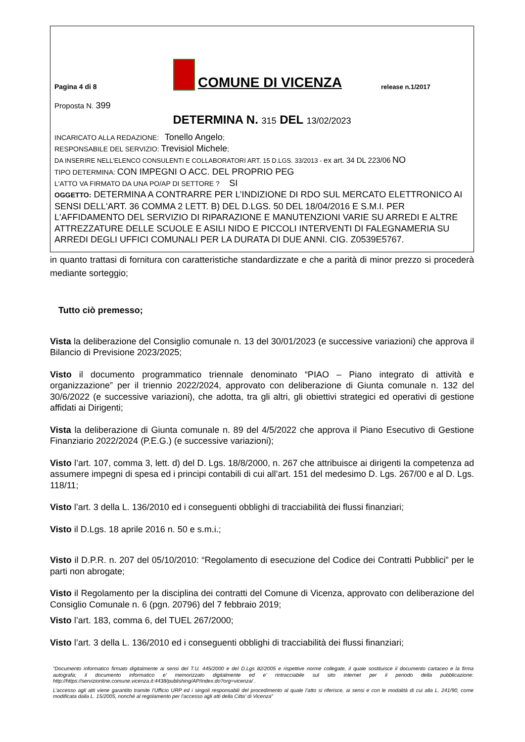Pagina 4 di 8
COMUNE DI VICENZA
release n.1/2017
Proposta N. 399
DETERMINA N. 315 DEL 13/02/2023
INCARICATO ALLA REDAZIONE: Tonello Angelo;
RESPONSABILE DEL SERVIZIO: Trevisiol Michele;
DA INSERIRE NELL’ELENCO CONSULENTI E COLLABORATORI ART. 15 D.LGS. 33/2013 - ex art. 34 DL 223/06 NO
TIPO DETERMINA: CON IMPEGNI O ACC. DEL PROPRIO PEG
L'ATTO VA FIRMATO DA UNA PO/AP DI SETTORE ? SI
OGGETTO: DETERMINA A CONTRARRE PER L’INDIZIONE DI RDO SUL MERCATO ELETTRONICO AI SENSI DELL'ART. 36 COMMA 2 LETT. B) DEL D.LGS. 50 DEL 18/04/2016 E S.M.I. PER L'AFFIDAMENTO DEL SERVIZIO DI RIPARAZIONE E MANUTENZIONI VARIE SU ARREDI E ALTRE ATTREZZATURE DELLE SCUOLE E ASILI NIDO E PICCOLI INTERVENTI DI FALEGNAMERIA SU ARREDI DEGLI UFFICI COMUNALI PER LA DURATA DI DUE ANNI. CIG. Z0539E5767.
in quanto trattasi di fornitura con caratteristiche standardizzate e che a parità di minor prezzo si procederà mediante sorteggio;
Tutto ciò premesso;
Vista la deliberazione del Consiglio comunale n. 13 del 30/01/2023 (e successive variazioni) che approva il Bilancio di Previsione 2023/2025;
Visto il documento programmatico triennale denominato “PIAO – Piano integrato di attività e organizzazione” per il triennio 2022/2024, approvato con deliberazione di Giunta comunale n. 132 del 30/6/2022 (e successive variazioni), che adotta, tra gli altri, gli obiettivi strategici ed operativi di gestione affidati ai Dirigenti;
Vista la deliberazione di Giunta comunale n. 89 del 4/5/2022 che approva il Piano Esecutivo di Gestione Finanziario 2022/2024 (P.E.G.) (e successive variazioni);
Visto l’art. 107, comma 3, lett. d) del D. Lgs. 18/8/2000, n. 267 che attribuisce ai dirigenti la competenza ad assumere impegni di spesa ed i principi contabili di cui all’art. 151 del medesimo D. Lgs. 267/00 e al D. Lgs. 118/11;
Visto l’art. 3 della L. 136/2010 ed i conseguenti obblighi di tracciabilità dei flussi finanziari;
Visto il D.Lgs. 18 aprile 2016 n. 50 e s.m.i.;
Visto il D.P.R. n. 207 del 05/10/2010: “Regolamento di esecuzione del Codice dei Contratti Pubblici” per le parti non abrogate;
Visto il Regolamento per la disciplina dei contratti del Comune di Vicenza, approvato con deliberazione del Consiglio Comunale n. 6 (pgn. 20796) del 7 febbraio 2019;
Visto l’art. 183, comma 6, del TUEL 267/2000;
Visto l’art. 3 della L. 136/2010 ed i conseguenti obblighi di tracciabilità dei flussi finanziari;
”Documento informatico firmato digitalmente ai sensi del T.U. 445/2000 e del D.Lgs 82/2005 e rispettive norme collegate, il quale sostituisce il documento cartaceo e la firma autografa; il documento informatico e’ memorizzato digitalmente ed e’ rintracciabile sul sito internet per il periodo della pubblicazione: http://https://servizionline.comune.vicenza.it:4438/publishing/AP/index.do?org=vicenza/ .
L’accesso agli atti viene garantito tramite l’Ufficio URP ed i singoli responsabili del procedimento al quale l’atto si riferisce, ai sensi e con le modalità di cui alla L. 241/90, come modificata dalla L. 15/2005, nonché al regolamento per l’accesso agli atti della Citta' di Vicenza”